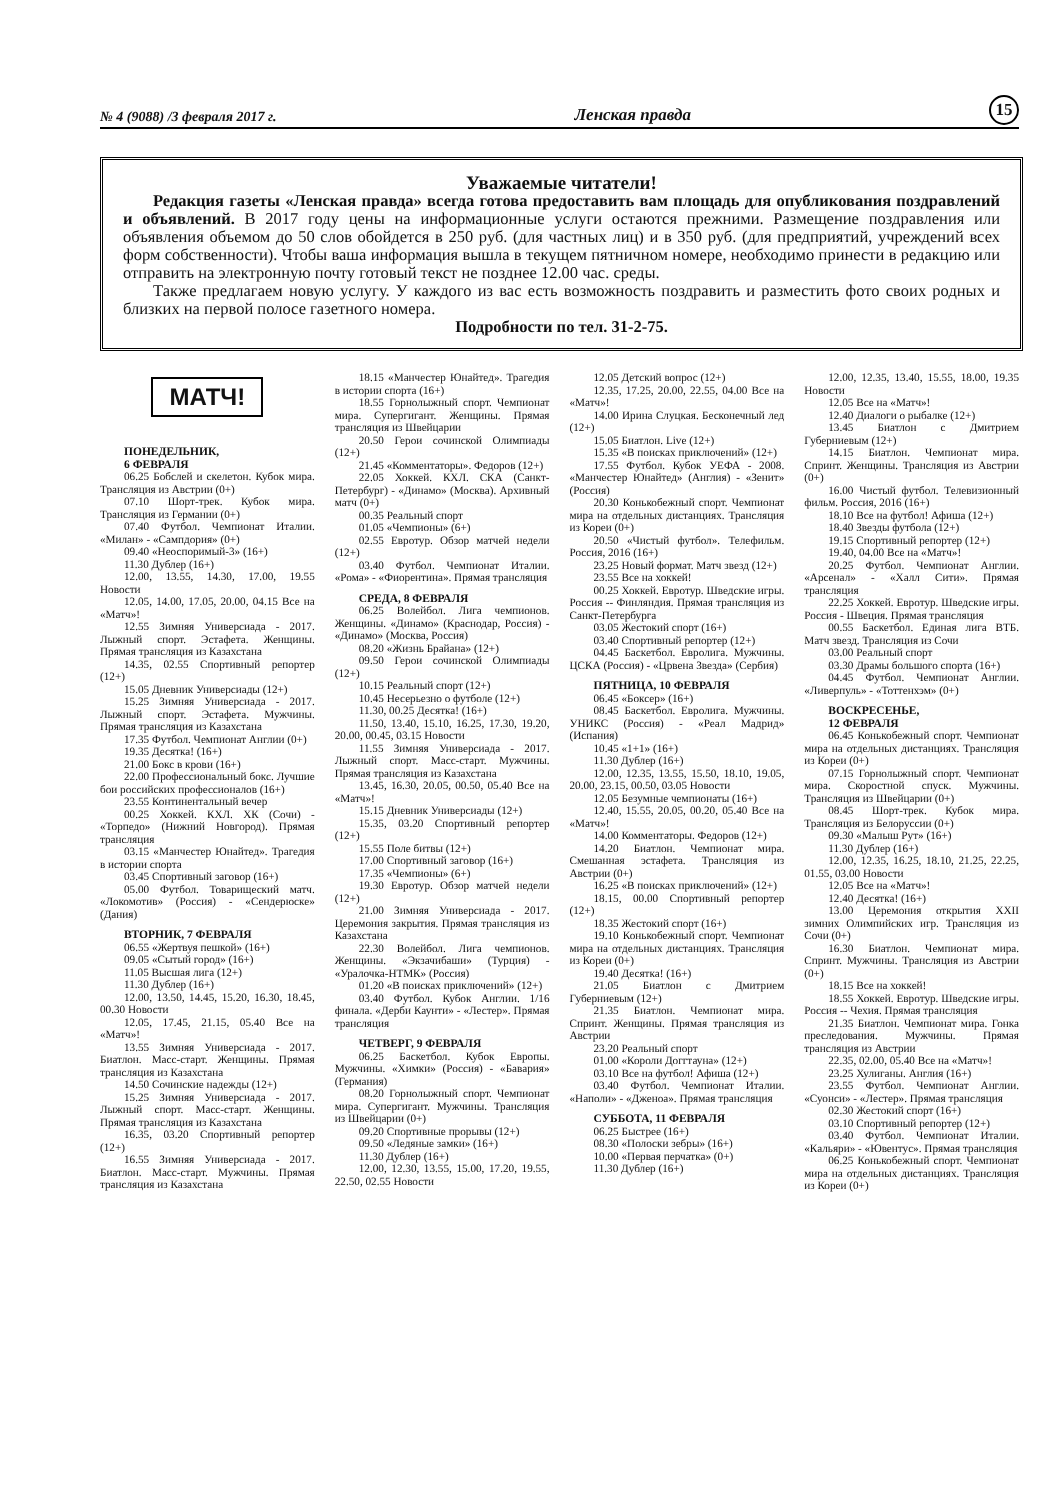№ 4 (9088) /3 февраля 2017 г. Ленская правда 15
Уважаемые читатели!
Редакция газеты «Ленская правда» всегда готова предоставить вам площадь для опубликования поздравлений и объявлений. В 2017 году цены на информационные услуги остаются прежними. Размещение поздравления или объявления объемом до 50 слов обойдется в 250 руб. (для частных лиц) и в 350 руб. (для предприятий, учреждений всех форм собственности). Чтобы ваша информация вышла в текущем пятничном номере, необходимо принести в редакцию или отправить на электронную почту готовый текст не позднее 12.00 час. среды.
Также предлагаем новую услугу. У каждого из вас есть возможность поздравить и разместить фото своих родных и близких на первой полосе газетного номера.
Подробности по тел. 31-2-75.
МАТЧ!
ПОНЕДЕЛЬНИК,
6 ФЕВРАЛЯ
06.25 Бобслей и скелетон. Кубок мира. Трансляция из Австрии (0+)
07.10 Шорт-трек. Кубок мира. Трансляция из Германии (0+)
07.40 Футбол. Чемпионат Италии. «Милан» - «Сампдория» (0+)
09.40 «Неоспоримый-3» (16+)
11.30 Дублер (16+)
12.00, 13.55, 14.30, 17.00, 19.55 Новости
12.05, 14.00, 17.05, 20.00, 04.15 Все на «Матч»!
12.55 Зимняя Универсиада - 2017. Лыжный спорт. Эстафета. Женщины. Прямая трансляция из Казахстана
14.35, 02.55 Спортивный репортер (12+)
15.05 Дневник Универсиады (12+)
15.25 Зимняя Универсиада - 2017. Лыжный спорт. Эстафета. Мужчины. Прямая трансляция из Казахстана
17.35 Футбол. Чемпионат Англии (0+)
19.35 Десятка! (16+)
21.00 Бокс в крови (16+)
22.00 Профессиональный бокс. Лучшие бои российских профессионалов (16+)
23.55 Континентальный вечер
00.25 Хоккей. КХЛ. ХК (Сочи) - «Торпедо» (Нижний Новгород). Прямая трансляция
03.15 «Манчестер Юнайтед». Трагедия в истории спорта
03.45 Спортивный заговор (16+)
05.00 Футбол. Товарищеский матч. «Локомотив» (Россия) - «Сендерюске» (Дания)
ВТОРНИК, 7 ФЕВРАЛЯ
06.55 «Жертвуя пешкой» (16+)
09.05 «Сытый город» (16+)
11.05 Высшая лига (12+)
11.30 Дублер (16+)
12.00, 13.50, 14.45, 15.20, 16.30, 18.45, 00.30 Новости
12.05, 17.45, 21.15, 05.40 Все на «Матч»!
13.55 Зимняя Универсиада - 2017. Биатлон. Масс-старт. Женщины. Прямая трансляция из Казахстана
14.50 Сочинские надежды (12+)
15.25 Зимняя Универсиада - 2017. Лыжный спорт. Масс-старт. Женщины. Прямая трансляция из Казахстана
16.35, 03.20 Спортивный репортер (12+)
16.55 Зимняя Универсиада - 2017. Биатлон. Масс-старт. Мужчины. Прямая трансляция из Казахстана
18.15 «Манчестер Юнайтед». Трагедия в истории спорта (16+)
18.55 Горнолыжный спорт. Чемпионат мира. Супергигант. Женщины. Прямая трансляция из Швейцарии
20.50 Герои сочинской Олимпиады (12+)
21.45 «Комментаторы». Федоров (12+)
22.05 Хоккей. КХЛ. СКА (Санкт-Петербург) - «Динамо» (Москва). Архивный матч (0+)
00.35 Реальный спорт
01.05 «Чемпионы» (6+)
02.55 Евротур. Обзор матчей недели (12+)
03.40 Футбол. Чемпионат Италии. «Рома» - «Фиорентина». Прямая трансляция
СРЕДА, 8 ФЕВРАЛЯ
06.25 Волейбол. Лига чемпионов. Женщины. «Динамо» (Краснодар, Россия) - «Динамо» (Москва, Россия)
08.20 «Жизнь Брайана» (12+)
09.50 Герои сочинской Олимпиады (12+)
10.15 Реальный спорт (12+)
10.45 Несерьезно о футболе (12+)
11.30, 00.25 Десятка! (16+)
11.50, 13.40, 15.10, 16.25, 17.30, 19.20, 20.00, 00.45, 03.15 Новости
11.55 Зимняя Универсиада - 2017. Лыжный спорт. Масс-старт. Мужчины. Прямая трансляция из Казахстана
13.45, 16.30, 20.05, 00.50, 05.40 Все на «Матч»!
15.15 Дневник Универсиады (12+)
15.35, 03.20 Спортивный репортер (12+)
15.55 Поле битвы (12+)
17.00 Спортивный заговор (16+)
17.35 «Чемпионы» (6+)
19.30 Евротур. Обзор матчей недели (12+)
21.00 Зимняя Универсиада - 2017. Церемония закрытия. Прямая трансляция из Казахстана
22.30 Волейбол. Лига чемпионов. Женщины. «Экзачибаши» (Турция) - «Уралочка-НТМК» (Россия)
01.20 «В поисках приключений» (12+)
03.40 Футбол. Кубок Англии. 1/16 финала. «Дерби Каунти» - «Лестер». Прямая трансляция
ЧЕТВЕРГ, 9 ФЕВРАЛЯ
06.25 Баскетбол. Кубок Европы. Мужчины. «Химки» (Россия) - «Бавария» (Германия)
08.20 Горнолыжный спорт. Чемпионат мира. Супергигант. Мужчины. Трансляция из Швейцарии (0+)
09.20 Спортивные прорывы (12+)
09.50 «Ледяные замки» (16+)
11.30 Дублер (16+)
12.00, 12.30, 13.55, 15.00, 17.20, 19.55, 22.50, 02.55 Новости
12.05 Детский вопрос (12+)
12.35, 17.25, 20.00, 22.55, 04.00 Все на «Матч»!
14.00 Ирина Слуцкая. Бесконечный лед (12+)
15.05 Биатлон. Live (12+)
15.35 «В поисках приключений» (12+)
17.55 Футбол. Кубок УЕФА - 2008. «Манчестер Юнайтед» (Англия) - «Зенит» (Россия)
20.30 Конькобежный спорт. Чемпионат мира на отдельных дистанциях. Трансляция из Кореи (0+)
20.50 «Чистый футбол». Телефильм. Россия, 2016 (16+)
23.25 Новый формат. Матч звезд (12+)
23.55 Все на хоккей!
00.25 Хоккей. Евротур. Шведские игры. Россия -- Финляндия. Прямая трансляция из Санкт-Петербурга
03.05 Жестокий спорт (16+)
03.40 Спортивный репортер (12+)
04.45 Баскетбол. Евролига. Мужчины. ЦСКА (Россия) - «Црвена Звезда» (Сербия)
ПЯТНИЦА, 10 ФЕВРАЛЯ
06.45 «Боксер» (16+)
08.45 Баскетбол. Евролига. Мужчины. УНИКС (Россия) - «Реал Мадрид» (Испания)
10.45 «1+1» (16+)
11.30 Дублер (16+)
12.00, 12.35, 13.55, 15.50, 18.10, 19.05, 20.00, 23.15, 00.50, 03.05 Новости
12.05 Безумные чемпионаты (16+)
12.40, 15.55, 20.05, 00.20, 05.40 Все на «Матч»!
14.00 Комментаторы. Федоров (12+)
14.20 Биатлон. Чемпионат мира. Смешанная эстафета. Трансляция из Австрии (0+)
16.25 «В поисках приключений» (12+)
18.15, 00.00 Спортивный репортер (12+)
18.35 Жестокий спорт (16+)
19.10 Конькобежный спорт. Чемпионат мира на отдельных дистанциях. Трансляция из Кореи (0+)
19.40 Десятка! (16+)
21.05 Биатлон с Дмитрием Губерниевым (12+)
21.35 Биатлон. Чемпионат мира. Спринт. Женщины. Прямая трансляция из Австрии
23.20 Реальный спорт
01.00 «Короли Доггтауна» (12+)
03.10 Все на футбол! Афиша (12+)
03.40 Футбол. Чемпионат Италии. «Наполи» - «Дженоа». Прямая трансляция
СУББОТА, 11 ФЕВРАЛЯ
06.25 Быстрее (16+)
08.30 «Полоски зебры» (16+)
10.00 «Первая перчатка» (0+)
11.30 Дублер (16+)
12.00, 12.35, 13.40, 15.55, 18.00, 19.35 Новости
12.05 Все на «Матч»!
12.40 Диалоги о рыбалке (12+)
13.45 Биатлон с Дмитрием Губерниевым (12+)
14.15 Биатлон. Чемпионат мира. Спринт. Женщины. Трансляция из Австрии (0+)
16.00 Чистый футбол. Телевизионный фильм. Россия, 2016 (16+)
18.10 Все на футбол! Афиша (12+)
18.40 Звезды футбола (12+)
19.15 Спортивный репортер (12+)
19.40, 04.00 Все на «Матч»!
20.25 Футбол. Чемпионат Англии. «Арсенал» - «Халл Сити». Прямая трансляция
22.25 Хоккей. Евротур. Шведские игры. Россия - Швеция. Прямая трансляция
00.55 Баскетбол. Единая лига ВТБ. Матч звезд. Трансляция из Сочи
03.00 Реальный спорт
03.30 Драмы большого спорта (16+)
04.45 Футбол. Чемпионат Англии. «Ливерпуль» - «Тоттенхэм» (0+)
ВОСКРЕСЕНЬЕ,
12 ФЕВРАЛЯ
06.45 Конькобежный спорт. Чемпионат мира на отдельных дистанциях. Трансляция из Кореи (0+)
07.15 Горнолыжный спорт. Чемпионат мира. Скоростной спуск. Мужчины. Трансляция из Швейцарии (0+)
08.45 Шорт-трек. Кубок мира. Трансляция из Белоруссии (0+)
09.30 «Малыш Рут» (16+)
11.30 Дублер (16+)
12.00, 12.35, 16.25, 18.10, 21.25, 22.25, 01.55, 03.00 Новости
12.05 Все на «Матч»!
12.40 Десятка! (16+)
13.00 Церемония открытия XXII зимних Олимпийских игр. Трансляция из Сочи (0+)
16.30 Биатлон. Чемпионат мира. Спринт. Мужчины. Трансляция из Австрии (0+)
18.15 Все на хоккей!
18.55 Хоккей. Евротур. Шведские игры. Россия -- Чехия. Прямая трансляция
21.35 Биатлон. Чемпионат мира. Гонка преследования. Мужчины. Прямая трансляция из Австрии
22.35, 02.00, 05.40 Все на «Матч»!
23.25 Хулиганы. Англия (16+)
23.55 Футбол. Чемпионат Англии. «Суонси» - «Лестер». Прямая трансляция
02.30 Жестокий спорт (16+)
03.10 Спортивный репортер (12+)
03.40 Футбол. Чемпионат Италии. «Кальяри» - «Ювентус». Прямая трансляция
06.25 Конькобежный спорт. Чемпионат мира на отдельных дистанциях. Трансляция из Кореи (0+)